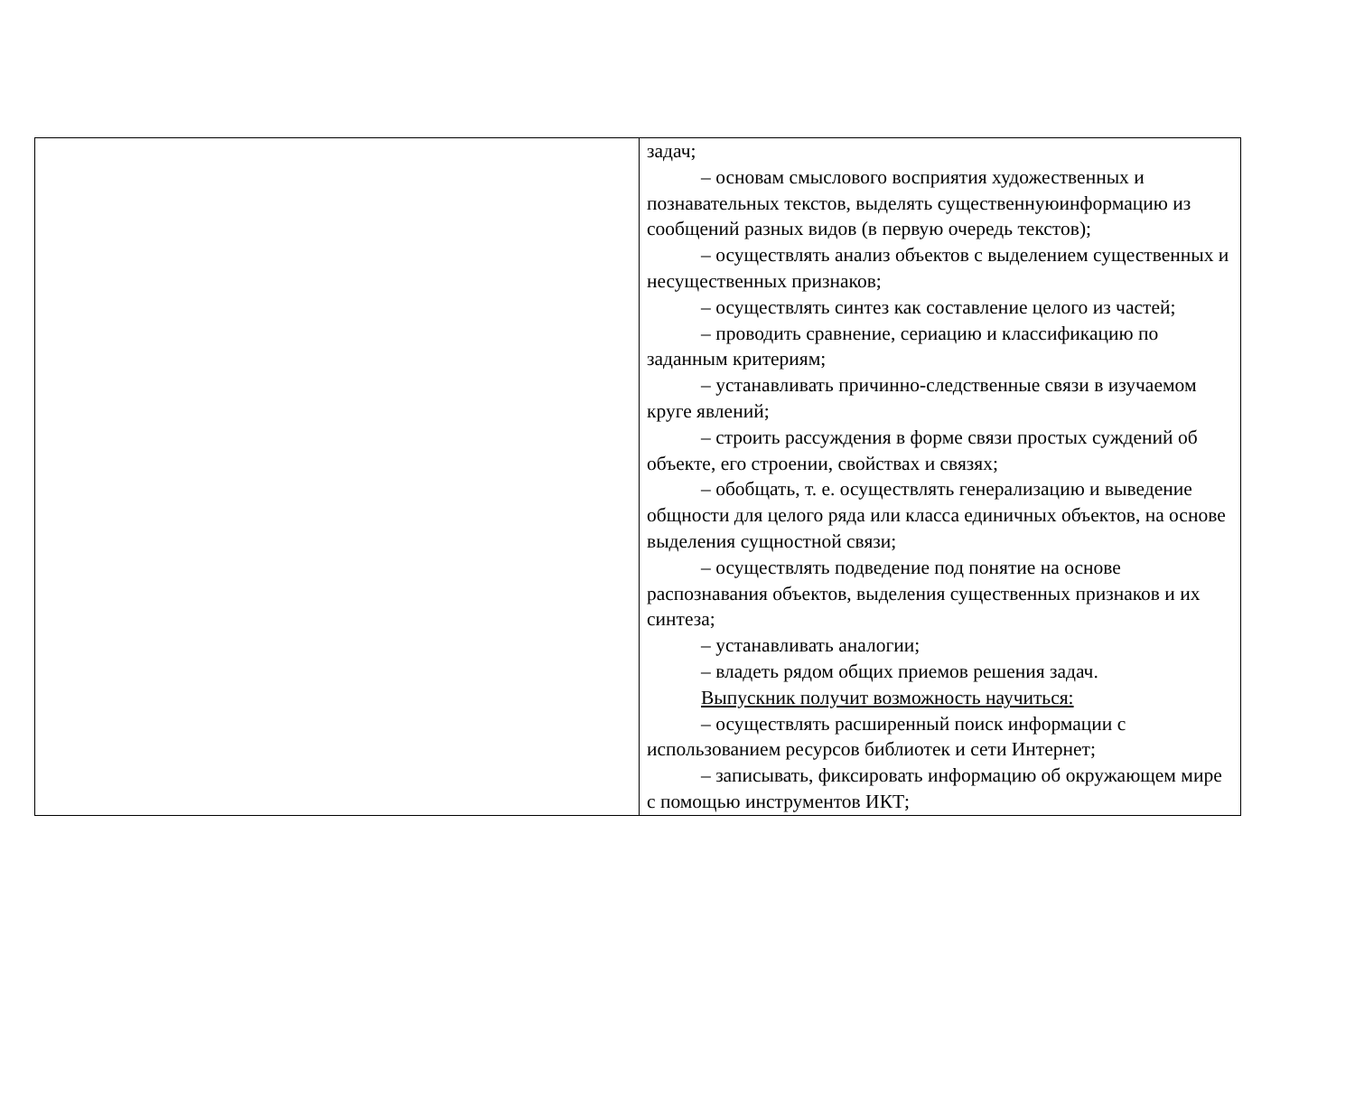| | задач; – основам смыслового восприятия художественных и познавательных текстов, выделять существеннуюинформацию из сообщений разных видов (в первую очередь текстов); – осуществлять анализ объектов с выделением существенных и несущественных признаков; – осуществлять синтез как составление целого из частей; – проводить сравнение, сериацию и классификацию по заданным критериям; – устанавливать причинно-следственные связи в изучаемом круге явлений; – строить рассуждения в форме связи простых суждений об объекте, его строении, свойствах и связях; – обобщать, т. е. осуществлять генерализацию и выведение общности для целого ряда или класса единичных объектов, на основе выделения сущностной связи; – осуществлять подведение под понятие на основе распознавания объектов, выделения существенных признаков и их синтеза; – устанавливать аналогии; – владеть рядом общих приемов решения задач. Выпускник получит возможность научиться: – осуществлять расширенный поиск информации с использованием ресурсов библиотек и сети Интернет; – записывать, фиксировать информацию об окружающем мире с помощью инструментов ИКТ; |